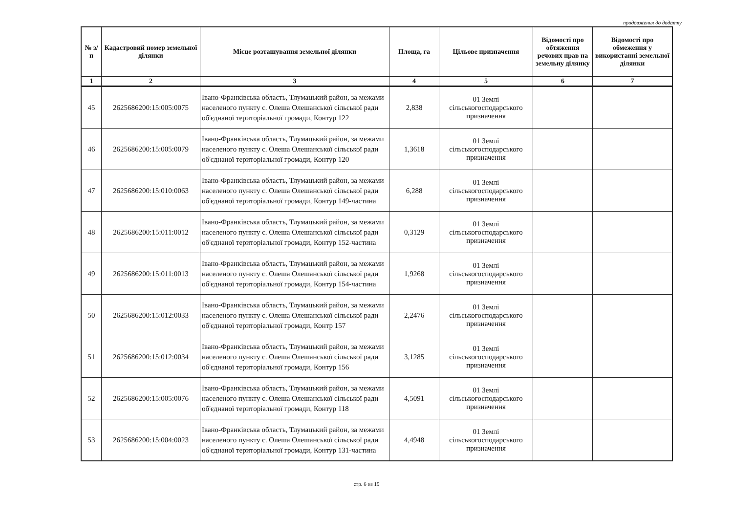продовження до додатку
| № з/п | Кадастровий номер земельної ділянки | Місце розташування земельної ділянки | Площа, га | Цільове призначення | Відомості про обтяження речових прав на земельну ділянку | Відомості про обмеження у використанні земельної ділянки |
| --- | --- | --- | --- | --- | --- | --- |
| 1 | 2 | 3 | 4 | 5 | 6 | 7 |
| 45 | 2625686200:15:005:0075 | Івано-Франківська область, Тлумацький район, за межами населеного пункту с. Олеша Олешанської сільської ради об'єднаної територіальної громади, Контур 122 | 2,838 | 01 Землі сільськогосподарського призначення | | |
| 46 | 2625686200:15:005:0079 | Івано-Франківська область, Тлумацький район, за межами населеного пункту с. Олеша Олешанської сільської ради об'єднаної територіальної громади, Контур 120 | 1,3618 | 01 Землі сільськогосподарського призначення | | |
| 47 | 2625686200:15:010:0063 | Івано-Франківська область, Тлумацький район, за межами населеного пункту с. Олеша Олешанської сільської ради об'єднаної територіальної громади, Контур 149-частина | 6,288 | 01 Землі сільськогосподарського призначення | | |
| 48 | 2625686200:15:011:0012 | Івано-Франківська область, Тлумацький район, за межами населеного пункту с. Олеша Олешанської сільської ради об'єднаної територіальної громади, Контур 152-частина | 0,3129 | 01 Землі сільськогосподарського призначення | | |
| 49 | 2625686200:15:011:0013 | Івано-Франківська область, Тлумацький район, за межами населеного пункту с. Олеша Олешанської сільської ради об'єднаної територіальної громади, Контур 154-частина | 1,9268 | 01 Землі сільськогосподарського призначення | | |
| 50 | 2625686200:15:012:0033 | Івано-Франківська область, Тлумацький район, за межами населеного пункту с. Олеша Олешанської сільської ради об'єднаної територіальної громади, Контр 157 | 2,2476 | 01 Землі сільськогосподарського призначення | | |
| 51 | 2625686200:15:012:0034 | Івано-Франківська область, Тлумацький район, за межами населеного пункту с. Олеша Олешанської сільської ради об'єднаної територіальної громади, Контур 156 | 3,1285 | 01 Землі сільськогосподарського призначення | | |
| 52 | 2625686200:15:005:0076 | Івано-Франківська область, Тлумацький район, за межами населеного пункту с. Олеша Олешанської сільської ради об'єднаної територіальної громади, Контур 118 | 4,5091 | 01 Землі сільськогосподарського призначення | | |
| 53 | 2625686200:15:004:0023 | Івано-Франківська область, Тлумацький район, за межами населеного пункту с. Олеша Олешанської сільської ради об'єднаної територіальної громади, Контур 131-частина | 4,4948 | 01 Землі сільськогосподарського призначення | | |
стр. 6 из 19